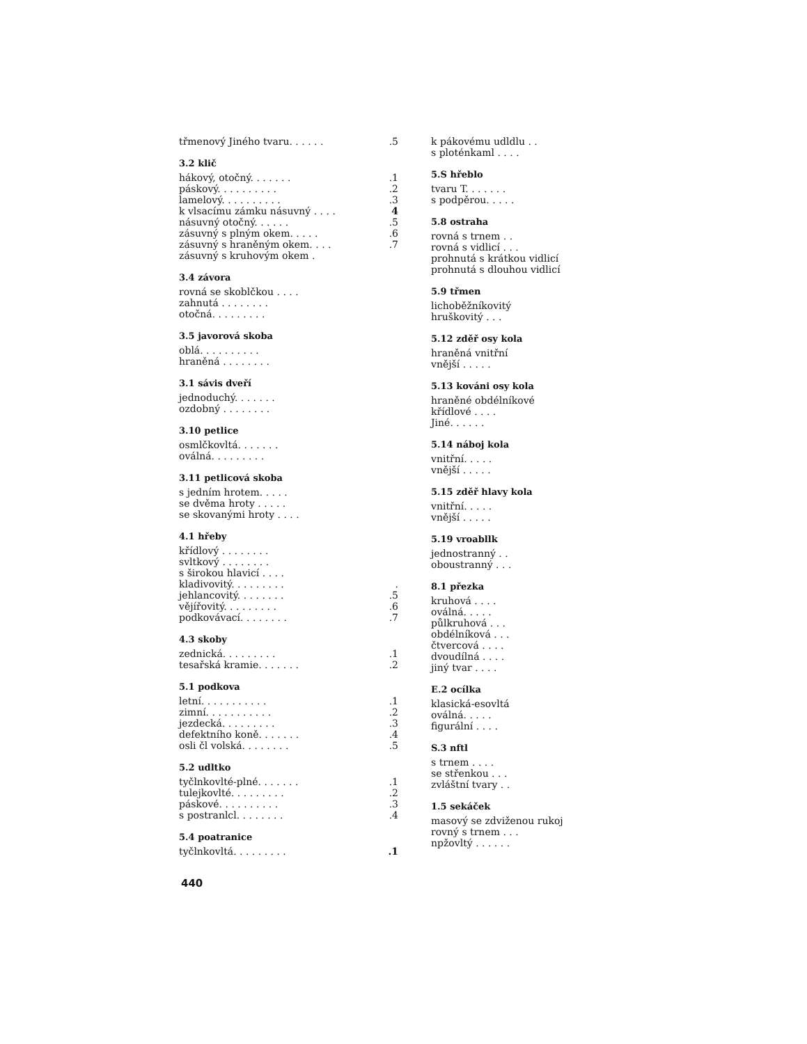třmenový Jiného tvaru. . . . . ..5
3.2 klič
hákový, otočný. . . . . . ..1
páskový. . . . . . . . . ..2
lamelový. . . . . . . . . ..3
k vlsacímu zámku násuvný . . . . 4
násuvný otočný. . . . . ..5
zásuvný s plným okem. . . . ..6
zásuvný s hraněným okem. . . ..7
zásuvný s kruhovým okem .
3.4 závora
rovná se skoblčkou . . . .
zahnutá . . . . . . . .
otočná. . . . . . . . .
3.5 javorová skoba
oblá. . . . . . . . . .
hraněná . . . . . . . .
3.1 sávis dveří
jednoduchý. . . . . . .
ozdobný . . . . . . . .
3.10 petlice
osmlčkovltá. . . . . . .
oválná. . . . . . . . .
3.11 petlicová skoba
s jedním hrotem. . . . .
se dvěma hroty . . . . .
se skovanými hroty . . . .
4.1 hřeby
křídlový . . . . . . . .
svltkový . . . . . . . .
s širokou hlavicí . . . .
kladivovitý. . . . . . . . ..
jehlancovitý. . . . . . . ..5
vějířovitý. . . . . . . . ..6
podkovávací. . . . . . . ..7
4.3 skoby
zednická. . . . . . . . ..1
tesařská kramie. . . . . . ..2
5.1 podkova
letní. . . . . . . . . . ..1
zimní. . . . . . . . . . ..2
jezdecká. . . . . . . . ..3
defektního koně. . . . . . ..4
osli čl volská. . . . . . . ..5
5.2 udltko
tyčlnkovlté-plné. . . . . . ..1
tulejkovlté. . . . . . . . ..2
páskové. . . . . . . . . ..3
s postranlcl. . . . . . . ..4
5.4 poatranice
tyčlnkovltá. . . . . . . . ..1
440
k pákovému udldlu . .
s ploténkaml . . . .
5.S hřeblo
tvaru T. . . . . . .
s podpěrou. . . . .
5.8 ostraha
rovná s trnem . .
rovná s vidlicí . . .
prohnutá s krátkou vidlicí
prohnutá s dlouhou vidlicí
5.9 třmen
lichoběžníkovitý
hruškovitý . . .
5.12 zděř osy kola
hraněná vnitřní
vnější . . . . .
5.13 kováni osy kola
hraněné obdélníkové
křídlové . . . .
Jiné. . . . . .
5.14 náboj kola
vnitřní. . . . .
vnější . . . . .
5.15 zděř hlavy kola
vnitřní. . . . .
vnější . . . . .
5.19 vroabllk
jednostranný . .
oboustranný . . .
8.1 přezka
kruhová . . . .
oválná. . . . .
půlkruhová . . .
obdélníková . . .
čtvercová . . . .
dvoudílná . . . .
jiný tvar . . . .
E.2 ocílka
klasická-esovltá
oválná. . . . .
figurální . . . .
S.3 nftl
s trnem . . . .
se střenkou . . .
zvláštní tvary . .
1.5 sekáček
masový se zdviženou rukoj
rovný s trnem . . .
npžovltý . . . . . .